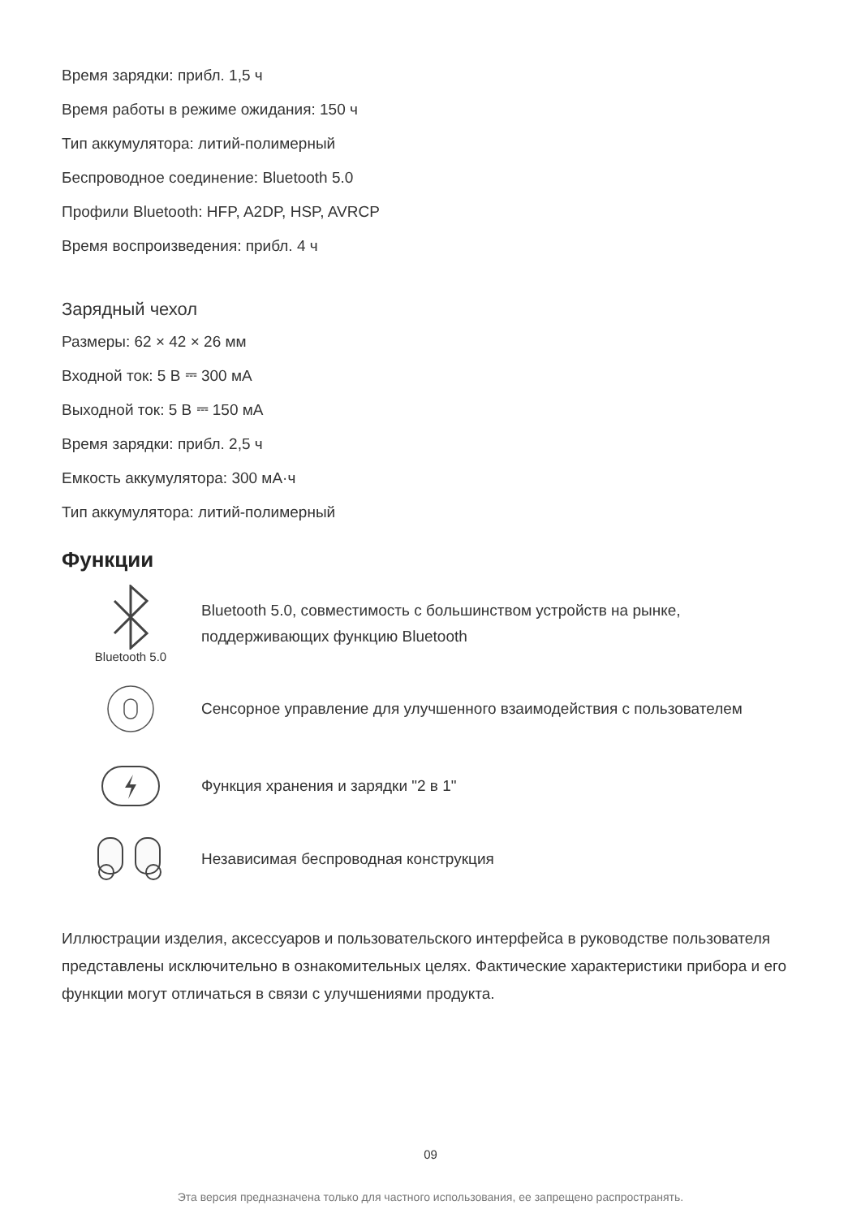Время зарядки: прибл. 1,5 ч
Время работы в режиме ожидания: 150 ч
Тип аккумулятора: литий-полимерный
Беспроводное соединение: Bluetooth 5.0
Профили Bluetooth: HFP, A2DP, HSP, AVRCP
Время воспроизведения: прибл. 4 ч
Зарядный чехол
Размеры: 62 × 42 × 26 мм
Входной ток: 5 В ⎓ 300 мА
Выходной ток: 5 В ⎓ 150 мА
Время зарядки: прибл. 2,5 ч
Емкость аккумулятора: 300 мА·ч
Тип аккумулятора: литий-полимерный
Функции
Bluetooth 5.0
Bluetooth 5.0, совместимость с большинством устройств на рынке,
поддерживающих функцию Bluetooth
Сенсорное управление для улучшенного взаимодействия с пользователем
Функция хранения и зарядки "2 в 1"
Независимая беспроводная конструкция
Иллюстрации изделия, аксессуаров и пользовательского интерфейса в руководстве пользователя представлены исключительно в ознакомительных целях. Фактические характеристики прибора и его функции могут отличаться в связи с улучшениями продукта.
09
Эта версия предназначена только для частного использования, ее запрещено распространять.